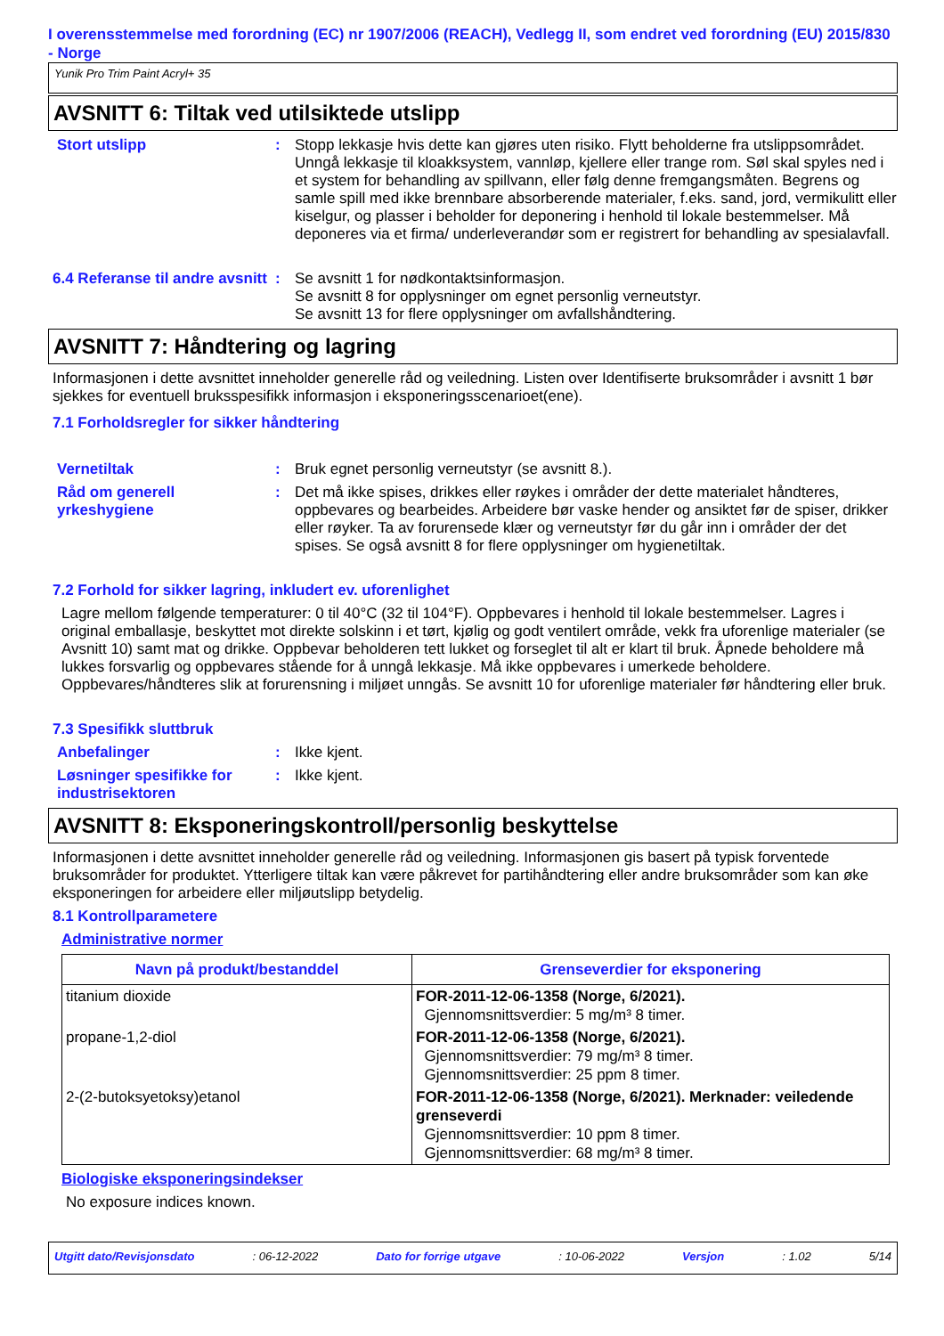I overensstemmelse med forordning (EC) nr 1907/2006 (REACH), Vedlegg II, som endret ved forordning (EU) 2015/830 - Norge
Yunik Pro Trim Paint Acryl+ 35
AVSNITT 6: Tiltak ved utilsiktede utslipp
Stort utslipp : Stopp lekkasje hvis dette kan gjøres uten risiko. Flytt beholderne fra utslippsområdet. Unngå lekkasje til kloakksystem, vannløp, kjellere eller trange rom. Søl skal spyles ned i et system for behandling av spillvann, eller følg denne fremgangsmåten. Begrens og samle spill med ikke brennbare absorberende materialer, f.eks. sand, jord, vermikulitt eller kiselgur, og plasser i beholder for deponering i henhold til lokale bestemmelser. Må deponeres via et firma/ underleverandør som er registrert for behandling av spesialavfall.
6.4 Referanse til andre avsnitt
: Se avsnitt 1 for nødkontaktsinformasjon.
Se avsnitt 8 for opplysninger om egnet personlig verneutstyr.
Se avsnitt 13 for flere opplysninger om avfallshåndtering.
AVSNITT 7: Håndtering og lagring
Informasjonen i dette avsnittet inneholder generelle råd og veiledning. Listen over Identifiserte bruksområder i avsnitt 1 bør sjekkes for eventuell bruksspesifikk informasjon i eksponeringsscenarioet(ene).
7.1 Forholdsregler for sikker håndtering
Vernetiltak : Bruk egnet personlig verneutstyr (se avsnitt 8.).
Råd om generell yrkeshygiene
: Det må ikke spises, drikkes eller røykes i områder der dette materialet håndteres, oppbevares og bearbeides. Arbeidere bør vaske hender og ansiktet før de spiser, drikker eller røyker. Ta av forurensede klær og verneutstyr før du går inn i områder der det spises. Se også avsnitt 8 for flere opplysninger om hygienetiltak.
7.2 Forhold for sikker lagring, inkludert ev. uforenlighet
Lagre mellom følgende temperaturer: 0 til 40°C (32 til 104°F). Oppbevares i henhold til lokale bestemmelser. Lagres i original emballasje, beskyttet mot direkte solskinn i et tørt, kjølig og godt ventilert område, vekk fra uforenlige materialer (se Avsnitt 10) samt mat og drikke. Oppbevar beholderen tett lukket og forseglet til alt er klart til bruk. Åpnede beholdere må lukkes forsvarlig og oppbevares stående for å unngå lekkasje. Må ikke oppbevares i umerkede beholdere. Oppbevares/håndteres slik at forurensning i miljøet unngås. Se avsnitt 10 for uforenlige materialer før håndtering eller bruk.
7.3 Spesifikk sluttbruk
Anbefalinger : Ikke kjent.
Løsninger spesifikke for industrisektoren
: Ikke kjent.
AVSNITT 8: Eksponeringskontroll/personlig beskyttelse
Informasjonen i dette avsnittet inneholder generelle råd og veiledning. Informasjonen gis basert på typisk forventede bruksområder for produktet. Ytterligere tiltak kan være påkrevet for partihåndtering eller andre bruksområder som kan øke eksponeringen for arbeidere eller miljøutslipp betydelig.
8.1 Kontrollparametere
Administrative normer
| Navn på produkt/bestanddel | Grenseverdier for eksponering |
| --- | --- |
| titanium dioxide | FOR-2011-12-06-1358 (Norge, 6/2021). Gjennomsnittsverdier: 5 mg/m³ 8 timer. |
| propane-1,2-diol | FOR-2011-12-06-1358 (Norge, 6/2021). Gjennomsnittsverdier: 79 mg/m³ 8 timer. Gjennomsnittsverdier: 25 ppm 8 timer. |
| 2-(2-butoksyetoksy)etanol | FOR-2011-12-06-1358 (Norge, 6/2021). Merknader: veiledende grenseverdi Gjennomsnittsverdier: 10 ppm 8 timer. Gjennomsnittsverdier: 68 mg/m³ 8 timer. |
Biologiske eksponeringsindekser
No exposure indices known.
Utgitt dato/Revisjonsdato : 06-12-2022 Dato for forrige utgave : 10-06-2022 Versjon : 1.02 5/14